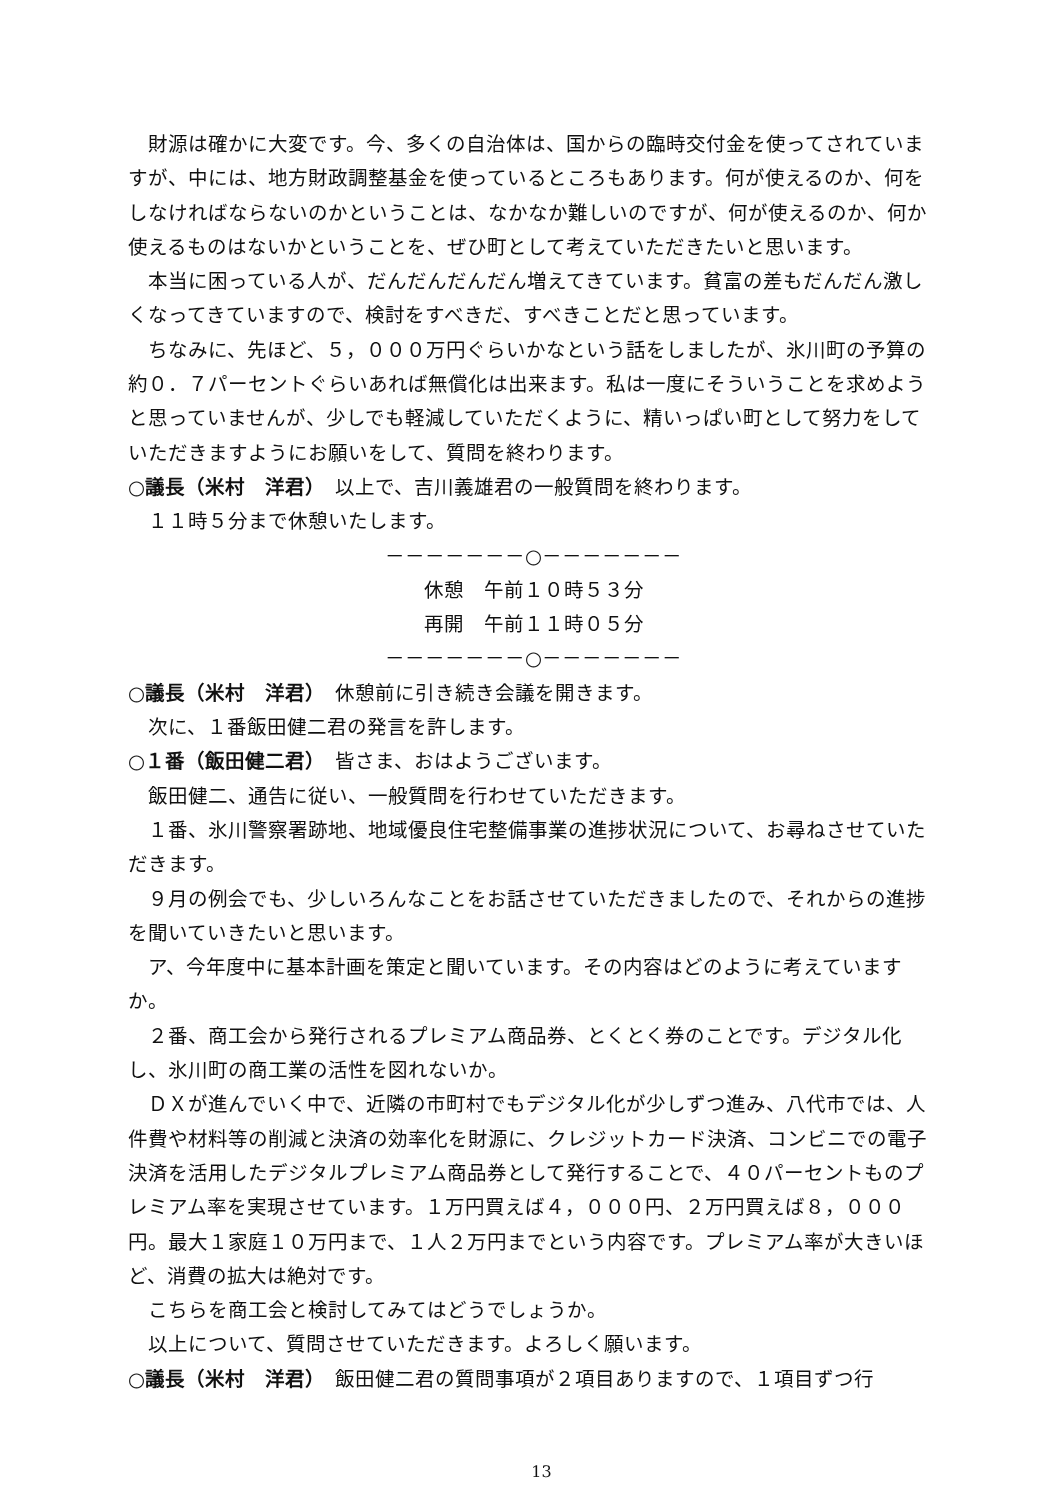財源は確かに大変です。今、多くの自治体は、国からの臨時交付金を使ってされていますが、中には、地方財政調整基金を使っているところもあります。何が使えるのか、何をしなければならないのかということは、なかなか難しいのですが、何が使えるのか、何か使えるものはないかということを、ぜひ町として考えていただきたいと思います。
本当に困っている人が、だんだんだんだん増えてきています。貧富の差もだんだん激しくなってきていますので、検討をすべきだ、すべきことだと思っています。
ちなみに、先ほど、５，０００万円ぐらいかなという話をしましたが、氷川町の予算の約０．７パーセントぐらいあれば無償化は出来ます。私は一度にそういうことを求めようと思っていませんが、少しでも軽減していただくように、精いっぱい町として努力をしていただきますようにお願いをして、質問を終わります。
○議長（米村　洋君）　以上で、吉川義雄君の一般質問を終わります。
１１時５分まで休憩いたします。
－－－－－－－○－－－－－－－
休憩　午前１０時５３分
再開　午前１１時０５分
－－－－－－－○－－－－－－－
○議長（米村　洋君）　休憩前に引き続き会議を開きます。
次に、１番飯田健二君の発言を許します。
○１番（飯田健二君）　皆さま、おはようございます。
飯田健二、通告に従い、一般質問を行わせていただきます。
１番、氷川警察署跡地、地域優良住宅整備事業の進捗状況について、お尋ねさせていただきます。
９月の例会でも、少しいろんなことをお話させていただきましたので、それからの進捗を聞いていきたいと思います。
ア、今年度中に基本計画を策定と聞いています。その内容はどのように考えていますか。
２番、商工会から発行されるプレミアム商品券、とくとく券のことです。デジタル化し、氷川町の商工業の活性を図れないか。
ＤＸが進んでいく中で、近隣の市町村でもデジタル化が少しずつ進み、八代市では、人件費や材料等の削減と決済の効率化を財源に、クレジットカード決済、コンビニでの電子決済を活用したデジタルプレミアム商品券として発行することで、４０パーセントものプレミアム率を実現させています。１万円買えば４，０００円、２万円買えば８，０００円。最大１家庭１０万円まで、１人２万円までという内容です。プレミアム率が大きいほど、消費の拡大は絶対です。
こちらを商工会と検討してみてはどうでしょうか。
以上について、質問させていただきます。よろしく願います。
○議長（米村　洋君）　飯田健二君の質問事項が２項目ありますので、１項目ずつ行
13